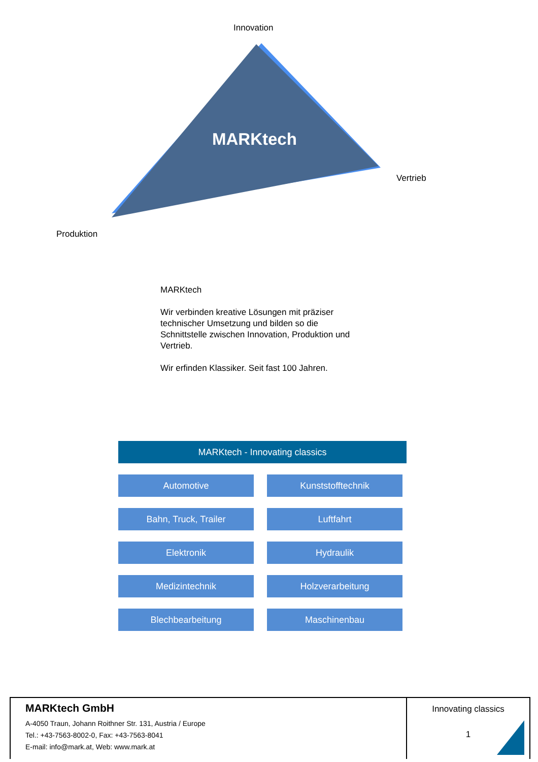Innovation
MARKtech
Vertrieb
Produktion
MARKtech
Wir verbinden kreative Lösungen mit präziser technischer Umsetzung und bilden so die Schnittstelle zwischen Innovation, Produktion und Vertrieb.
Wir erfinden Klassiker. Seit fast 100 Jahren.
MARKtech - Innovating classics
Automotive
Kunststofftechnik
Bahn, Truck, Trailer
Luftfahrt
Elektronik
Hydraulik
Medizintechnik
Holzverarbeitung
Blechbearbeitung
Maschinenbau
MARKtech GmbH
A-4050 Traun, Johann Roithner Str. 131, Austria / Europe
Tel.: +43-7563-8002-0, Fax: +43-7563-8041
E-mail: info@mark.at, Web: www.mark.at
Innovating classics
1